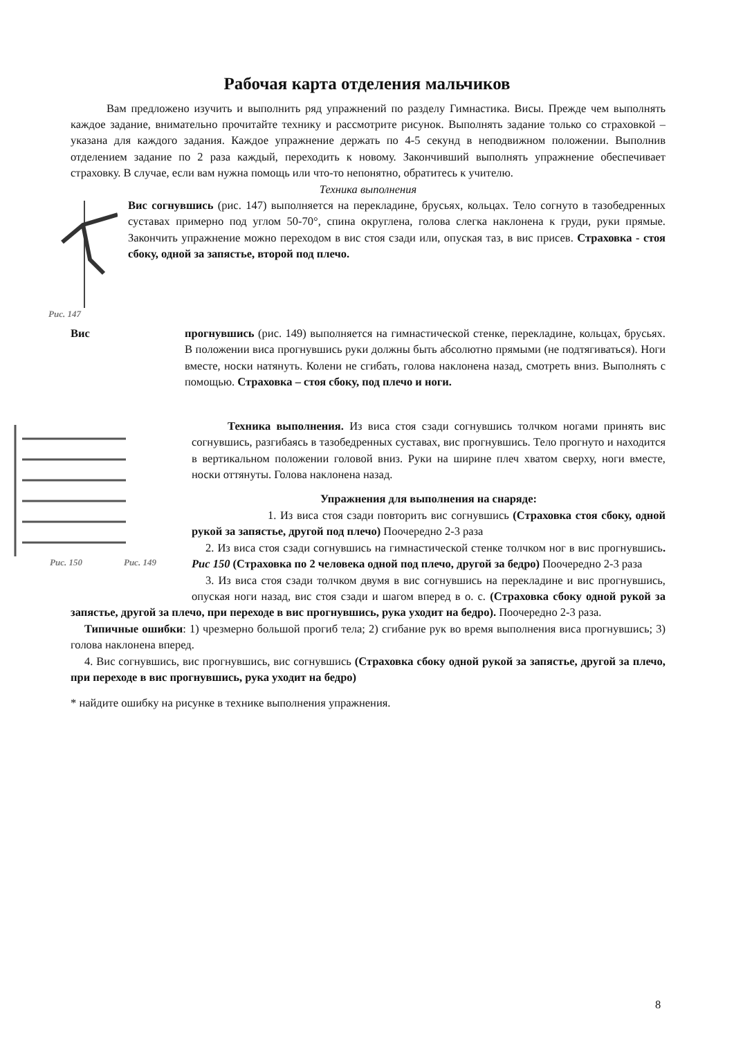Рабочая карта отделения мальчиков
Вам предложено изучить и выполнить ряд упражнений по разделу Гимнастика. Висы. Прежде чем выполнять каждое задание, внимательно прочитайте технику и рассмотрите рисунок. Выполнять задание только со страховкой – указана для каждого задания. Каждое упражнение держать по 4-5 секунд в неподвижном положении. Выполнив отделением задание по 2 раза каждый, переходить к новому. Закончивший выполнять упражнение обеспечивает страховку. В случае, если вам нужна помощь или что-то непонятно, обратитесь к учителю.
Техника выполнения
Рис. 147
Вис согнувшись (рис. 147) выполняется на перекладине, брусьях, кольцах. Тело согнуто в тазобедренных суставах примерно под углом 50-70°, спина округлена, голова слегка наклонена к груди, руки прямые. Закончить упражнение можно переходом в вис стоя сзади или, опуская таз, в вис присев. Страховка - стоя сбоку, одной за запястье, второй под плечо.
Вис прогнувшись (рис. 149) выполняется на гимнастической стенке, перекладине, кольцах, брусьях. В положении виса прогнувшись руки должны быть абсолютно прямыми (не подтягиваться). Ноги вместе, носки натянуть. Колени не сгибать, голова наклонена назад, смотреть вниз. Выполнять с помощью. Страховка – стоя сбоку, под плечо и ноги.
Рис. 150 Рис. 149
Техника выполнения. Из виса стоя сзади согнувшись толчком ногами принять вис согнувшись, разгибаясь в тазобедренных суставах, вис прогнувшись. Тело прогнуто и находится в вертикальном положении головой вниз. Руки на ширине плеч хватом сверху, ноги вместе, носки оттянуты. Голова наклонена назад.
Упражнения для выполнения на снаряде:
1. Из виса стоя сзади повторить вис согнувшись (Страховка стоя сбоку, одной рукой за запястье, другой под плечо) Поочередно 2-3 раза
2. Из виса стоя сзади согнувшись на гимнастической стенке толчком ног в вис прогнувшись. Рис 150 (Страховка по 2 человека одной под плечо, другой за бедро) Поочередно 2-3 раза
3. Из виса стоя сзади толчком двумя в вис согнувшись на перекладине и вис прогнувшись, опуская ноги назад, вис стоя сзади и шагом вперед в о. с. (Страховка сбоку одной рукой за запястье, другой за плечо, при переходе в вис прогнувшись, рука уходит на бедро). Поочередно 2-3 раза.
Типичные ошибки: 1) чрезмерно большой прогиб тела; 2) сгибание рук во время выполнения виса прогнувшись; 3) голова наклонена вперед.
4. Вис согнувшись, вис прогнувшись, вис согнувшись (Страховка сбоку одной рукой за запястье, другой за плечо, при переходе в вис прогнувшись, рука уходит на бедро)
* найдите ошибку на рисунке в технике выполнения упражнения.
8